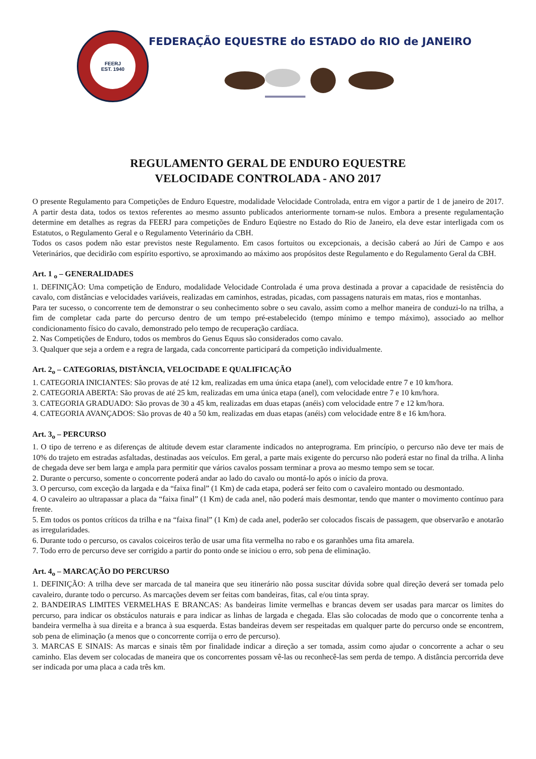FEERJ
EST. 1940
FEDERAÇÃO EQUESTRE do ESTADO do RIO de JANEIRO
REGULAMENTO GERAL DE ENDURO EQUESTRE
VELOCIDADE CONTROLADA - ANO 2017
O presente Regulamento para Competições de Enduro Equestre, modalidade Velocidade Controlada, entra em vigor a partir de 1 de janeiro de 2017. A partir desta data, todos os textos referentes ao mesmo assunto publicados anteriormente tornam-se nulos. Embora a presente regulamentação determine em detalhes as regras da FEERJ para competições de Enduro Eqüestre no Estado do Rio de Janeiro, ela deve estar interligada com os Estatutos, o Regulamento Geral e o Regulamento Veterinário da CBH.
Todos os casos podem não estar previstos neste Regulamento. Em casos fortuitos ou excepcionais, a decisão caberá ao Júri de Campo e aos Veterinários, que decidirão com espírito esportivo, se aproximando ao máximo aos propósitos deste Regulamento e do Regulamento Geral da CBH.
Art. 1 <sub>o</sub> – GENERALIDADES
1. DEFINIÇÃO: Uma competição de Enduro, modalidade Velocidade Controlada é uma prova destinada a provar a capacidade de resistência do cavalo, com distâncias e velocidades variáveis, realizadas em caminhos, estradas, picadas, com passagens naturais em matas, rios e montanhas.
Para ter sucesso, o concorrente tem de demonstrar o seu conhecimento sobre o seu cavalo, assim como a melhor maneira de conduzi-lo na trilha, a fim de completar cada parte do percurso dentro de um tempo pré-estabelecido (tempo mínimo e tempo máximo), associado ao melhor condicionamento físico do cavalo, demonstrado pelo tempo de recuperação cardíaca.
2. Nas Competições de Enduro, todos os membros do Genus Equus são considerados como cavalo.
3. Qualquer que seja a ordem e a regra de largada, cada concorrente participará da competição individualmente.
Art. 2<sub>o</sub> – CATEGORIAS, DISTÂNCIA, VELOCIDADE E QUALIFICAÇÃO
1. CATEGORIA INICIANTES: São provas de até 12 km, realizadas em uma única etapa (anel), com velocidade entre 7 e 10 km/hora.
2. CATEGORIA ABERTA: São provas de até 25 km, realizadas em uma única etapa (anel), com velocidade entre 7 e 10 km/hora.
3. CATEGORIA GRADUADO: São provas de 30 a 45 km, realizadas em duas etapas (anéis) com velocidade entre 7 e 12 km/hora.
4. CATEGORIA AVANÇADOS: São provas de 40 a 50 km, realizadas em duas etapas (anéis) com velocidade entre 8 e 16 km/hora.
Art. 3<sub>o</sub> – PERCURSO
1. O tipo de terreno e as diferenças de altitude devem estar claramente indicados no anteprograma. Em princípio, o percurso não deve ter mais de 10% do trajeto em estradas asfaltadas, destinadas aos veículos. Em geral, a parte mais exigente do percurso não poderá estar no final da trilha. A linha de chegada deve ser bem larga e ampla para permitir que vários cavalos possam terminar a prova ao mesmo tempo sem se tocar.
2. Durante o percurso, somente o concorrente poderá andar ao lado do cavalo ou montá-lo após o início da prova.
3. O percurso, com exceção da largada e da “faixa final” (1 Km) de cada etapa, poderá ser feito com o cavaleiro montado ou desmontado.
4. O cavaleiro ao ultrapassar a placa da “faixa final” (1 Km) de cada anel, não poderá mais desmontar, tendo que manter o movimento contínuo para frente.
5. Em todos os pontos críticos da trilha e na “faixa final” (1 Km) de cada anel, poderão ser colocados fiscais de passagem, que observarão e anotarão as irregularidades.
6. Durante todo o percurso, os cavalos coiceiros terão de usar uma fita vermelha no rabo e os garanhões uma fita amarela.
7. Todo erro de percurso deve ser corrigido a partir do ponto onde se iniciou o erro, sob pena de eliminação.
Art. 4<sub>o</sub> – MARCAÇÃO DO PERCURSO
1. DEFINIÇÃO: A trilha deve ser marcada de tal maneira que seu itinerário não possa suscitar dúvida sobre qual direção deverá ser tomada pelo cavaleiro, durante todo o percurso. As marcações devem ser feitas com bandeiras, fitas, cal e/ou tinta spray.
2. BANDEIRAS LIMITES VERMELHAS E BRANCAS: As bandeiras limite vermelhas e brancas devem ser usadas para marcar os limites do percurso, para indicar os obstáculos naturais e para indicar as linhas de largada e chegada. Elas são colocadas de modo que o concorrente tenha a bandeira vermelha à sua direita e a branca à sua esquerda. Estas bandeiras devem ser respeitadas em qualquer parte do percurso onde se encontrem, sob pena de eliminação (a menos que o concorrente corrija o erro de percurso).
3. MARCAS E SINAIS: As marcas e sinais têm por finalidade indicar a direção a ser tomada, assim como ajudar o concorrente a achar o seu caminho. Elas devem ser colocadas de maneira que os concorrentes possam vê-las ou reconhecê-las sem perda de tempo. A distância percorrida deve ser indicada por uma placa a cada três km.